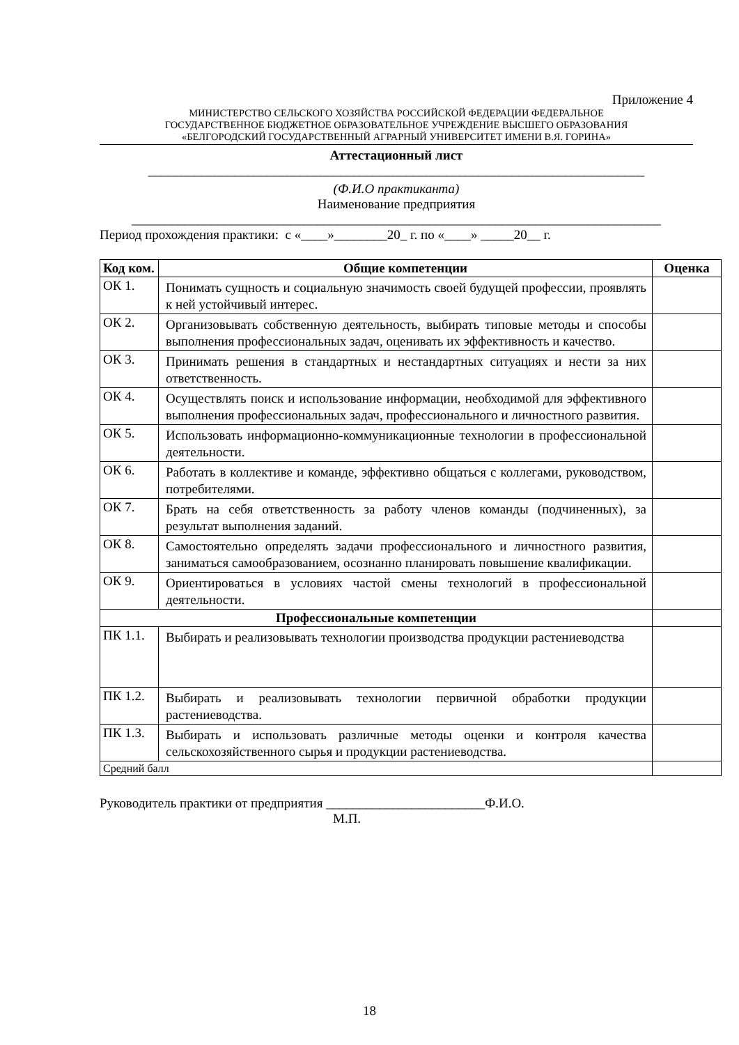Приложение 4
МИНИСТЕРСТВО СЕЛЬСКОГО ХОЗЯЙСТВА РОССИЙСКОЙ ФЕДЕРАЦИИ ФЕДЕРАЛЬНОЕ
ГОСУДАРСТВЕННОЕ БЮДЖЕТНОЕ ОБРАЗОВАТЕЛЬНОЕ УЧРЕЖДЕНИЕ ВЫСШЕГО ОБРАЗОВАНИЯ
«БЕЛГОРОДСКИЙ ГОСУДАРСТВЕННЫЙ АГРАРНЫЙ УНИВЕРСИТЕТ ИМЕНИ В.Я. ГОРИНА»
Аттестационный лист
___________________________________________________________________________
(Ф.И.О практиканта)
Наименование предприятия
________________________________________________________________________________
Период прохождения практики: с «____»________20_ г. по «____» _____20__ г.
| Код ком. | Общие компетенции | Оценка |
| --- | --- | --- |
| ОК 1. | Понимать сущность и социальную значимость своей будущей профессии, проявлять к ней устойчивый интерес. | |
| ОК 2. | Организовывать собственную деятельность, выбирать типовые методы и способы выполнения профессиональных задач, оценивать их эффективность и качество. | |
| ОК 3. | Принимать решения в стандартных и нестандартных ситуациях и нести за них ответственность. | |
| ОК 4. | Осуществлять поиск и использование информации, необходимой для эффективного выполнения профессиональных задач, профессионального и личностного развития. | |
| ОК 5. | Использовать информационно-коммуникационные технологии в профессиональной деятельности. | |
| ОК 6. | Работать в коллективе и команде, эффективно общаться с коллегами, руководством, потребителями. | |
| ОК 7. | Брать на себя ответственность за работу членов команды (подчиненных), за результат выполнения заданий. | |
| ОК 8. | Самостоятельно определять задачи профессионального и личностного развития, заниматься самообразованием, осознанно планировать повышение квалификации. | |
| ОК 9. | Ориентироваться в условиях частой смены технологий в профессиональной деятельности. | |
| Профессиональные компетенции | | |
| ПК 1.1. | Выбирать и реализовывать технологии производства продукции растениеводства | |
| ПК 1.2. | Выбирать и реализовывать технологии первичной обработки продукции растениеводства. | |
| ПК 1.3. | Выбирать и использовать различные методы оценки и контроля качества сельскохозяйственного сырья и продукции растениеводства. | |
| Средний балл | | |
Руководитель практики от предприятия ________________________Ф.И.О.
М.П.
18